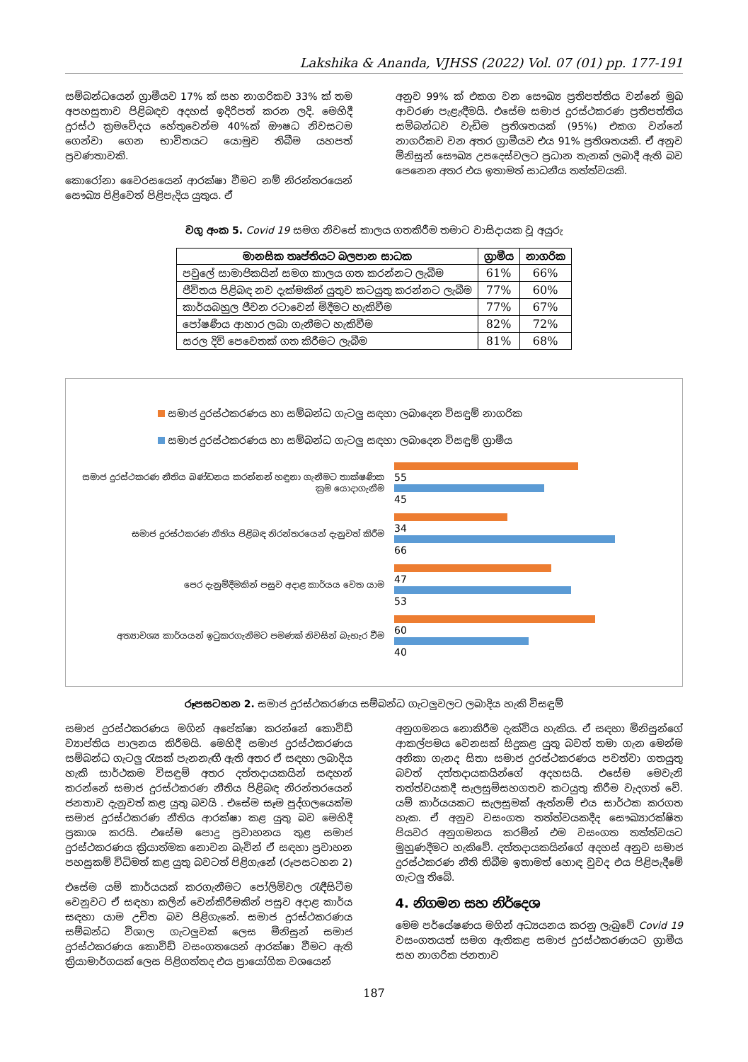Lakshika & Ananda, VJHSS (2022) Vol. 07 (01) pp. 177-191
සම්බන්ධයෙන් ග්‍රාමීයව 17% ක් සහ නාගරිකව 33% ක් තම අපහසුතාව පිළිබඳව අදහස් ඉදිරිපත් කරන ලදි. මෙහිදී දුරස්ථ ක්‍රමවේදය හේතුවෙන්ම 40%ක් ඖෂධ නිවසටම ගෙන්වා ගෙන භාවිතයට යොමුව තිබීම යහපත් ප්‍රවණතාවකි.
කොරෝනා වෛරසයෙන් ආරක්ෂා වීමට නම් නිරන්තරයෙන් සෞඛ්‍ය පිළිවෙත් පිළිපැදිය යුතුය. ඒ
අනුව 99% ක් එකග වන සෞඛ්‍ය ප්‍රතිපත්තිය වන්නේ මුඛ ආවරණ පැළැඳීමයි. එසේම සමාජ දුරස්ථකරණ ප්‍රතිපත්තිය සම්බන්ධව වැඩිම ප්‍රතිශතයක් (95%) එකග වන්නේ නාගරිකව වන අතර ග්‍රාමීයව එය 91% ප්‍රතිශතයකි. ඒ අනුව මිනිසුන් සෞඛ්‍ය උපදෙස්වලට ප්‍රධාන තැනක් ලබාදී ඇති බව පෙනෙන අතර එය ඉතාමත් සාධනීය තත්ත්වයකි.
වගු අංක 5. Covid 19 සමග නිවසේ කාලය ගතකිරීම තමාට වාසිදායක වූ අයුරු
| මානසික තෘප්තියට බලපාන සාධක | ග්‍රාමීය | නාගරික |
| --- | --- | --- |
| පවුලේ සාමාජිකයින් සමග කාලය ගත කරන්නට ලැබීම | 61% | 66% |
| ජීවිතය පිළිබඳ නව දැක්මකින් යුතුව කටයුතු කරන්නට ලැබීම | 77% | 60% |
| කාර්යබහුල ජීවන රටාවෙන් මිදීමට හැකිවීම | 77% | 67% |
| පෝෂණීය ආහාර ලබා ගැනීමට හැකිවීම | 82% | 72% |
| සරල දිවි පෙවෙතක් ගත කිරීමට ලැබීම | 81% | 68% |
සමාජ දුරස්ථකරණය හා සම්බන්ධ ගැටලු සඳහා ලබාදෙන විසඳුම් නාගරික
සමාජ දුරස්ථකරණය හා සම්බන්ධ ගැටලු සඳහා ලබාදෙන විසඳුම් ග්‍රාමීය
සමාජ දුරස්ථකරණ නීතිය බණ්ඩනය කරන්නන් හඳුනා ගැනීමට තාක්ෂණික ක්‍රම යොදාගැනීම
55
45
සමාජ දුරස්ථකරණ නීතිය පිළිබඳ නිරන්තරයෙන් දැනුවත් කිරීම
34
66
පෙර දැනුම්දීමකින් පසුව අදාළ කාර්යය වෙත යාම
47
53
අත්‍යාවශ්‍ය කාර්යයන් ඉටුකරගැනීමට පමණක් නිවසින් බැහැර වීම
60
40
රූපසටහන 2. සමාජ දුරස්ථකරණය සම්බන්ධ ගැටලුවලට ලබාදිය හැකි විසඳුම්
සමාජ දුරස්ථකරණය මගින් අපේක්ෂා කරන්නේ කොවිඩ් ව්‍යාප්තිය පාලනය කිරීමයි. මෙහිදී සමාජ දුරස්ථකරණය සම්බන්ධ ගැටලු රැසක් පැනනැඟී ඇති අතර ඒ සඳහා ලබාදිය හැකි සාර්ථකම විසඳුම් අතර දත්තදායකයින් සඳහන් කරන්නේ සමාජ දුරස්ථකරණ නීතිය පිළිබඳ නිරන්තරයෙන් ජනතාව දැනුවත් කළ යුතු බවයි . එසේම සෑම පුද්ගලයෙක්ම සමාජ දුරස්ථකරණ නීතිය ආරක්ෂා කළ යුතු බව මෙහිදී ප්‍රකාශ කරයි. එසේම පොදු ප්‍රවාහනය තුළ සමාජ දුරස්ථකරණය ක්‍රියාත්මක නොවන බැවින් ඒ සඳහා ප්‍රවාහන පහසුකම් විධිමත් කළ යුතු බවටත් පිළිගැනේ (රූපසටහන 2)
එසේම යම් කාර්යයක් කරගැනීමට පෝලිම්වල රැඳීසිටීම වෙනුවට ඒ සඳහා කලින් වෙන්කිරීමකින් පසුව අදාළ කාර්ය සඳහා යාම උචිත බව පිළිගැනේ. සමාජ දුරස්ථකරණය සම්බන්ධ විශාල ගැටලුවක් ලෙස මිනිසුන් සමාජ දුරස්ථකරණය කොවිඩ් වසංගතයෙන් ආරක්ෂා වීමට ඇති ක්‍රියාමාර්ගයක් ලෙස පිළිගත්තද එය ප්‍රායෝගික වශයෙන්
අනුගමනය නොකිරීම දැක්විය හැකිය. ඒ සඳහා මිනිසුන්ගේ ආකල්පමය වෙනසක් සිදුකළ යුතු බවත් තමා ගැන මෙන්ම අනිකා ගැනද සිතා සමාජ දුරස්ථකරණය පවත්වා ගතයුතු බවත් දත්තදායකයින්ගේ අදහසයි. එසේම මෙවැනි තත්ත්වයකදී සැලසුම්සහගතව කටයුතු කිරීම වැදගත් වේ. යම් කාර්යයකට සැලසුමක් ඇත්නම් එය සාර්ථක කරගත හැක. ඒ අනුව වසංගත තත්ත්වයකදීද සෞඛ්‍යාරක්ෂිත පියවර අනුගමනය කරමින් එම වසංගත තත්ත්වයට මුහුණදීමට හැකිවේ. දත්තදායකයින්ගේ අදහස් අනුව සමාජ දුරස්ථකරණ නීති තිබීම ඉතාමත් හොඳ වුවද එය පිළිපැදීමේ ගැටලු තිබේ.
4. නිගමන සහ නිර්දෙශ
මෙම පර්යේෂණය මගින් අධ්‍යයනය කරනු ලැබුවේ Covid 19 වසංගතයත් සමග ඇතිකළ සමාජ දුරස්ථකරණයට ග්‍රාමීය සහ නාගරික ජනතාව
187